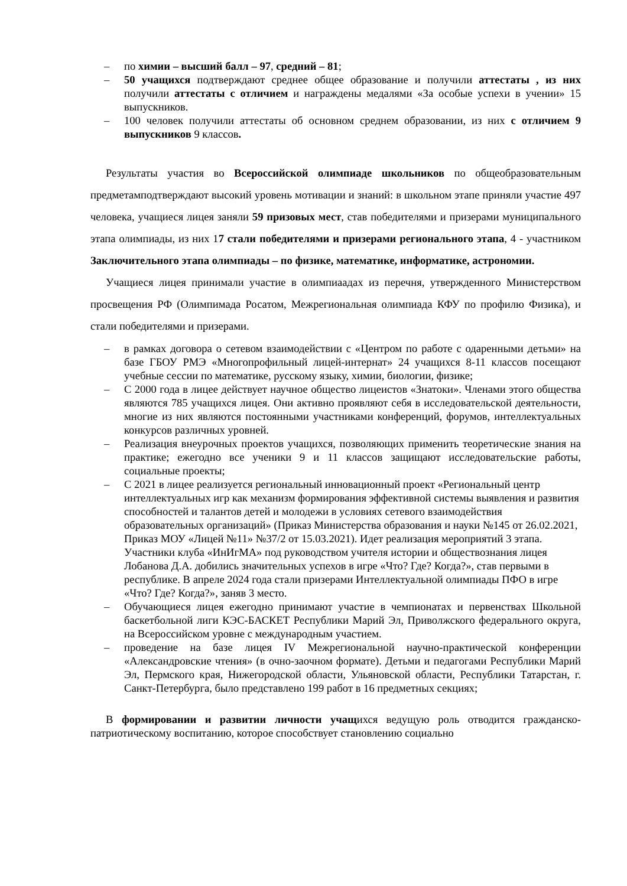– по химии – высший балл – 97, средний – 81;
– 50 учащихся подтверждают среднее общее образование и получили аттестаты , из них получили аттестаты с отличием и награждены медалями «За особые успехи в учении» 15 выпускников.
– 100 человек получили аттестаты об основном среднем образовании, из них с отличием 9 выпускников 9 классов.
Результаты участия во Всероссийской олимпиаде школьников по общеобразовательным предметамподтверждают высокий уровень мотивации и знаний: в школьном этапе приняли участие 497 человека, учащиеся лицея заняли 59 призовых мест, став победителями и призерами муниципального этапа олимпиады, из них 17 стали победителями и призерами регионального этапа, 4 - участником Заключительного этапа олимпиады – по физике, математике, информатике, астрономии.
Учащиеся лицея принимали участие в олимпиаадах из перечня, утвержденного Министерством просвещения РФ (Олимпимада Росатом, Межрегиональная олимпиада КФУ по профилю Физика), и стали победителями и призерами.
– в рамках договора о сетевом взаимодействии с «Центром по работе с одаренными детьми» на базе ГБОУ РМЭ «Многопрофильный лицей-интернат» 24 учащихся 8-11 классов посещают учебные сессии по математике, русскому языку, химии, биологии, физике;
– С 2000 года в лицее действует научное общество лицеистов «Знатоки». Членами этого общества являются 785 учащихся лицея. Они активно проявляют себя в исследовательской деятельности, многие из них являются постоянными участниками конференций, форумов, интеллектуальных конкурсов различных уровней.
– Реализация внеурочных проектов учащихся, позволяющих применить теоретические знания на практике; ежегодно все ученики 9 и 11 классов защищают исследовательские работы, социальные проекты;
– С 2021 в лицее реализуется региональный инновационный проект «Региональный центр интеллектуальных игр как механизм формирования эффективной системы выявления и развития способностей и талантов детей и молодежи в условиях сетевого взаимодействия образовательных организаций» (Приказ Министерства образования и науки №145 от 26.02.2021, Приказ МОУ «Лицей №11» №37/2 от 15.03.2021). Идет реализация мероприятий 3 этапа. Участники клуба «ИнИгМА» под руководством учителя истории и обществознания лицея Лобанова Д.А. добились значительных успехов в игре «Что? Где? Когда?», став первыми в республике. В апреле 2024 года стали призерами Интеллектуальной олимпиады ПФО в игре «Что? Где? Когда?», заняв 3 место.
– Обучающиеся лицея ежегодно принимают участие в чемпионатах и первенствах Школьной баскетбольной лиги КЭС-БАСКЕТ Республики Марий Эл, Приволжского федерального округа, на Всероссийском уровне с международным участием.
– проведение на базе лицея IV Межрегиональной научно-практической конференции «Александровские чтения» (в очно-заочном формате). Детьми и педагогами Республики Марий Эл, Пермского края, Нижегородской области, Ульяновской области, Республики Татарстан, г. Санкт-Петербурга, было представлено 199 работ в 16 предметных секциях;
В формировании и развитии личности учащихся ведущую роль отводится гражданско-патриотическому воспитанию, которое способствует становлению социально